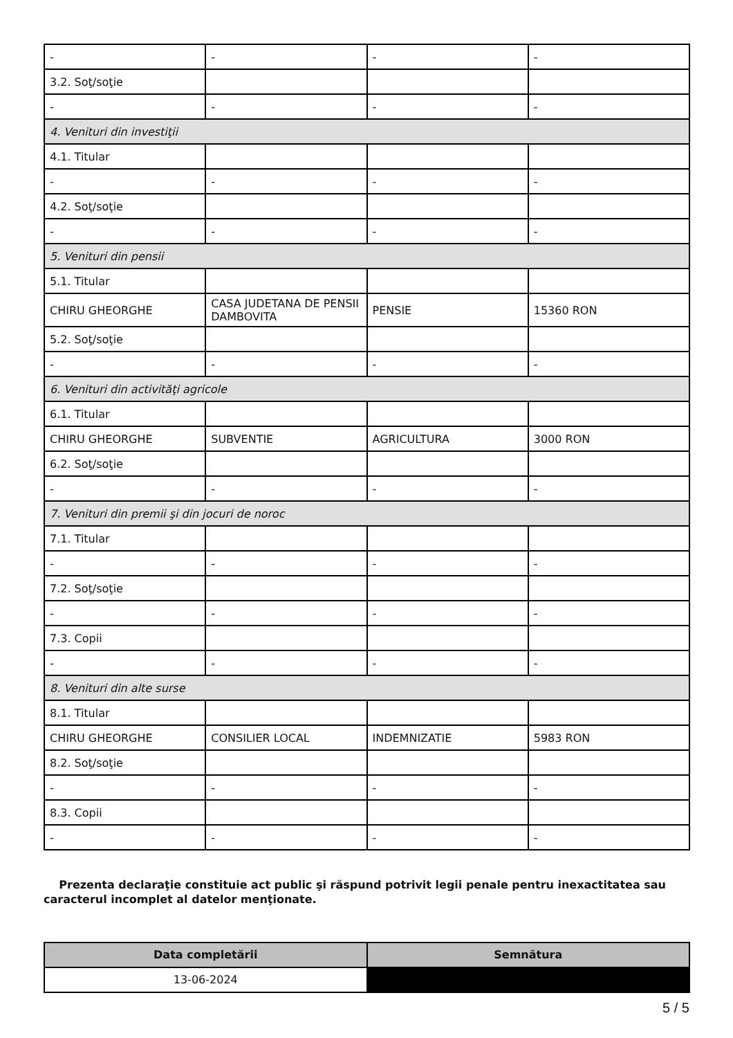| - | - | - | - |
| 3.2. Soţ/soţie | | | |
| - | - | - | - |
| 4. Venituri din investiţii | | | |
| 4.1. Titular | | | |
| - | - | - | - |
| 4.2. Soţ/soţie | | | |
| - | - | - | - |
| 5. Venituri din pensii | | | |
| 5.1. Titular | | | |
| CHIRU GHEORGHE | CASA JUDETANA DE PENSII DAMBOVITA | PENSIE | 15360 RON |
| 5.2. Soţ/soţie | | | |
| - | - | - | - |
| 6. Venituri din activităţi agricole | | | |
| 6.1. Titular | | | |
| CHIRU GHEORGHE | SUBVENTIE | AGRICULTURA | 3000 RON |
| 6.2. Soţ/soţie | | | |
| - | - | - | - |
| 7. Venituri din premii şi din jocuri de noroc | | | |
| 7.1. Titular | | | |
| - | - | - | - |
| 7.2. Soţ/soţie | | | |
| - | - | - | - |
| 7.3. Copii | | | |
| - | - | - | - |
| 8. Venituri din alte surse | | | |
| 8.1. Titular | | | |
| CHIRU GHEORGHE | CONSILIER LOCAL | INDEMNIZATIE | 5983 RON |
| 8.2. Soţ/soţie | | | |
| - | - | - | - |
| 8.3. Copii | | | |
| - | - | - | - |
Prezenta declaraţie constituie act public şi răspund potrivit legii penale pentru inexactitatea sau caracterul incomplet al datelor menţionate.
| Data completării | Semnătura |
| --- | --- |
| 13-06-2024 | |
5 / 5